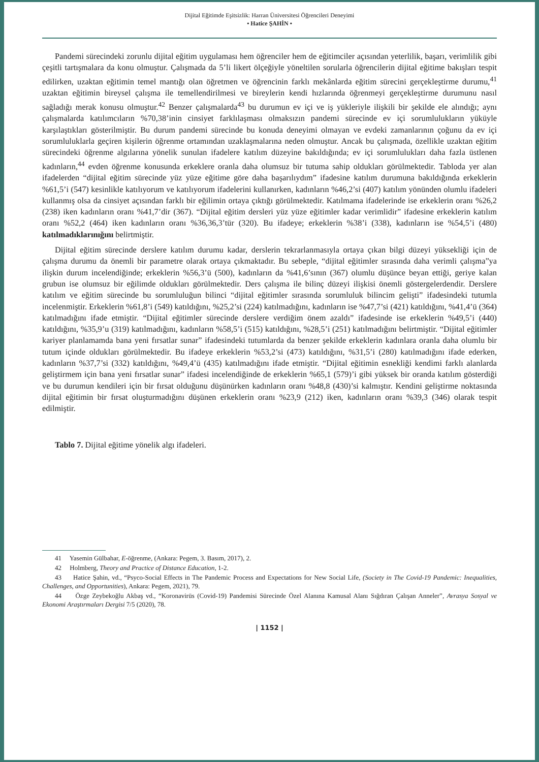Dijital Eğitimde Eşitsizlik: Harran Üniversitesi Öğrencileri Deneyimi
• Hatice ŞAHİN •
Pandemi sürecindeki zorunlu dijital eğitim uygulaması hem öğrenciler hem de eğitimciler açısından yeterlilik, başarı, verimlilik gibi çeşitli tartışmalara da konu olmuştur. Çalışmada da 5’li likert ölçeğiyle yöneltilen sorularla öğrencilerin dijital eğitime bakışları tespit edilirken, uzaktan eğitimin temel mantığı olan öğretmen ve öğrencinin farklı mekânlarda eğitim sürecini gerçekleştirme durumu,<sup>41</sup> uzaktan eğitimin bireysel çalışma ile temellendirilmesi ve bireylerin kendi hızlarında öğrenmeyi gerçekleştirme durumunu nasıl sağladığı merak konusu olmuştur.<sup>42</sup> Benzer çalışmalarda<sup>43</sup> bu durumun ev içi ve iş yükleriyle ilişkili bir şekilde ele alındığı; aynı çalışmalarda katılımcıların %70,38’inin cinsiyet farklılaşması olmaksızın pandemi sürecinde ev içi sorumlulukların yüküyle karşılaştıkları gösterilmiştir. Bu durum pandemi sürecinde bu konuda deneyimi olmayan ve evdeki zamanlarının çoğunu da ev içi sorumluluklarla geçiren kişilerin öğrenme ortamından uzaklaşmalarına neden olmuştur. Ancak bu çalışmada, özellikle uzaktan eğitim sürecindeki öğrenme algılarına yönelik sunulan ifadelere katılım düzeyine bakıldığında; ev içi sorumlulukları daha fazla üstlenen kadınların,<sup>44</sup> evden öğrenme konusunda erkeklere oranla daha olumsuz bir tutuma sahip oldukları görülmektedir. Tabloda yer alan ifadelerden “dijital eğitim sürecinde yüz yüze eğitime göre daha başarılıydım” ifadesine katılım durumuna bakıldığında erkeklerin %61,5’i (547) kesinlikle katılıyorum ve katılıyorum ifadelerini kullanırken, kadınların %46,2’si (407) katılım yönünden olumlu ifadeleri kullanmış olsa da cinsiyet açısından farklı bir eğilimin ortaya çıktığı görülmektedir. Katılmama ifadelerinde ise erkeklerin oranı %26,2 (238) iken kadınların oranı %41,7’dir (367). “Dijital eğitim dersleri yüz yüze eğitimler kadar verimlidir” ifadesine erkeklerin katılım oranı %52,2 (464) iken kadınların oranı %36,36,3’tür (320). Bu ifadeye; erkeklerin %38’i (338), kadınların ise %54,5’i (480) katılmadıklarınığını belirtmiştir.
Dijital eğitim sürecinde derslere katılım durumu kadar, derslerin tekrarlanmasıyla ortaya çıkan bilgi düzeyi yüksekliği için de çalışma durumu da önemli bir parametre olarak ortaya çıkmaktadır. Bu sebeple, “dijital eğitimler sırasında daha verimli çalışma”ya ilişkin durum incelendiğinde; erkeklerin %56,3’ü (500), kadınların da %41,6’sının (367) olumlu düşünce beyan ettiği, geriye kalan grubun ise olumsuz bir eğilimde oldukları görülmektedir. Ders çalışma ile bilinç düzeyi ilişkisi önemli göstergelerdendir. Derslere katılım ve eğitim sürecinde bu sorumluluğun bilinci “dijital eğitimler sırasında sorumluluk bilincim gelişti” ifadesindeki tutumla incelenmiştir. Erkeklerin %61,8’i (549) katıldığını, %25,2’si (224) katılmadığını, kadınların ise %47,7’si (421) katıldığını, %41,4’ü (364) katılmadığını ifade etmiştir. “Dijital eğitimler sürecinde derslere verdiğim önem azaldı” ifadesinde ise erkeklerin %49,5’i (440) katıldığını, %35,9’u (319) katılmadığını, kadınların %58,5’i (515) katıldığını, %28,5’i (251) katılmadığını belirtmiştir. “Dijital eğitimler kariyer planlamamda bana yeni fırsatlar sunar” ifadesindeki tutumlarda da benzer şekilde erkeklerin kadınlara oranla daha olumlu bir tutum içinde oldukları görülmektedir. Bu ifadeye erkeklerin %53,2’si (473) katıldığını, %31,5’i (280) katılmadığını ifade ederken, kadınların %37,7’si (332) katıldığını, %49,4’ü (435) katılmadığını ifade etmiştir. “Dijital eğitimin esnekliği kendimi farklı alanlarda geliştirmem için bana yeni fırsatlar sunar” ifadesi incelendiğinde de erkeklerin %65,1 (579)’i gibi yüksek bir oranda katılım gösterdiği ve bu durumun kendileri için bir fırsat olduğunu düşünürken kadınların oranı %48,8 (430)’si kalmıştır. Kendini geliştirme noktasında dijital eğitimin bir fırsat oluşturmadığını düşünen erkeklerin oranı %23,9 (212) iken, kadınların oranı %39,3 (346) olarak tespit edilmiştir.
Tablo 7. Dijital eğitime yönelik algı ifadeleri.
41 Yasemin Gülbahar, E-öğrenme, (Ankara: Pegem, 3. Basım, 2017), 2.
42 Holmberg, Theory and Practice of Distance Education, 1-2.
43 Hatice Şahin, vd., “Psyco-Social Effects in The Pandemic Process and Expectations for New Social Life, (Society in The Covid-19 Pandemic: Inequalities, Challenges, and Opportunities), Ankara: Pegem, 2021), 79.
44 Özge Zeybekoğlu Akbaş vd., “Koronavirüs (Covid-19) Pandemisi Sürecinde Özel Alanına Kamusal Alanı Sığdıran Çalışan Anneler”, Avrasya Sosyal ve Ekonomi Araştırmaları Dergisi 7/5 (2020), 78.
| 1152 |